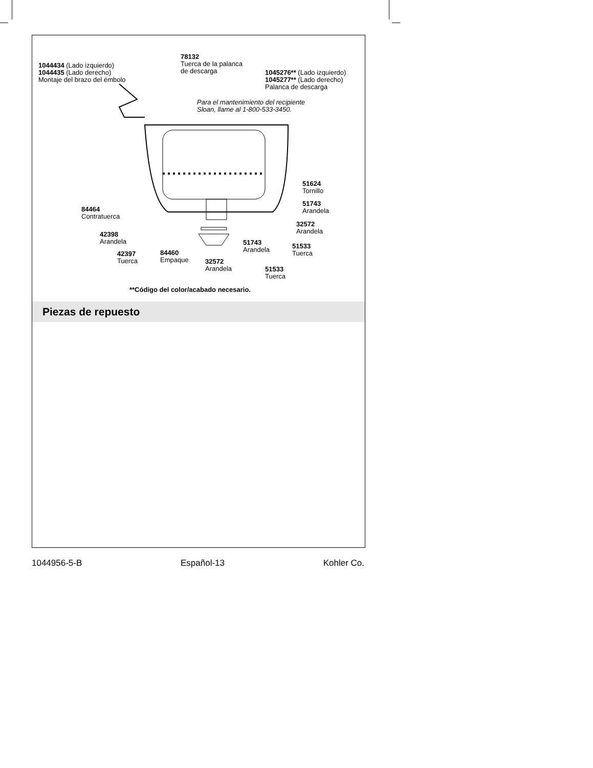1044434 (Lado izquierdo)
1044435 (Lado derecho)
Montaje del brazo del émbolo
78132
Tuerca de la palanca
de descarga
1045276** (Lado izquierdo)
1045277** (Lado derecho)
Palanca de descarga
Para el mantenimiento del recipiente
Sloan, llame al 1-800-533-3450.
51624
Tornillo
51743
Arandela
84464
Contratuerca
32572
Arandela
42398
Arandela
51743
Arandela
51533
Tuerca
42397
Tuerca
84460
Empaque
32572
Arandela
51533
Tuerca
**Código del color/acabado necesario.
Piezas de repuesto
1044956-5-B Español-13 Kohler Co.